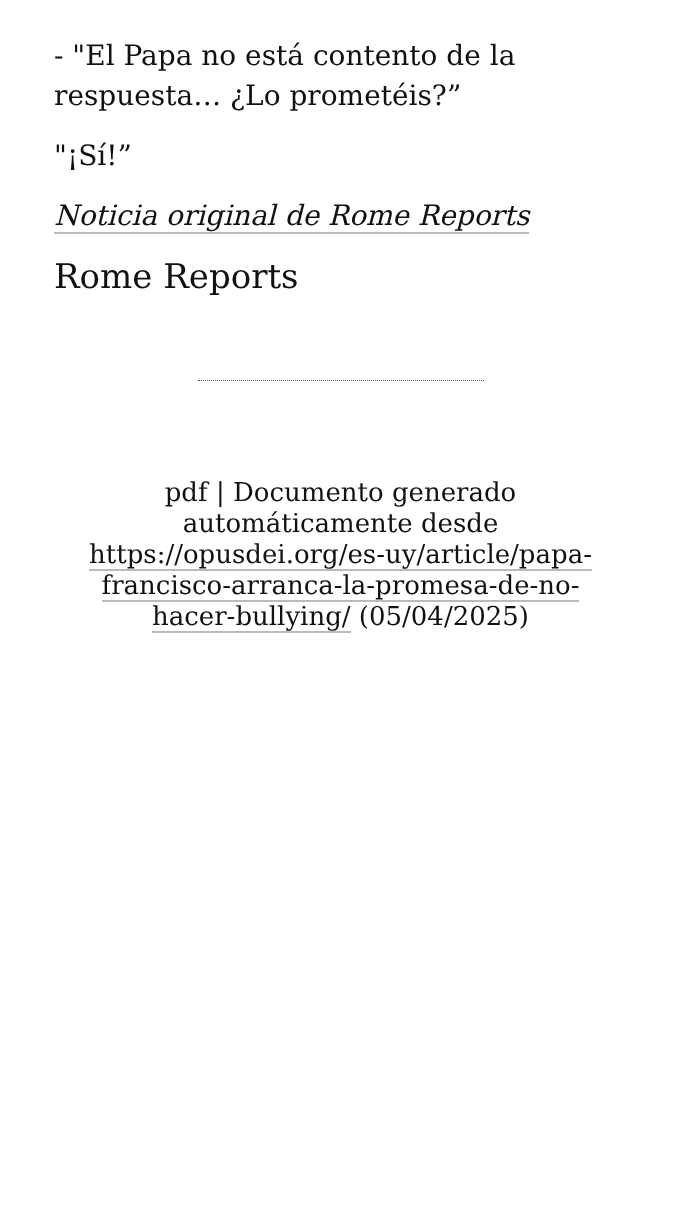- "El Papa no está contento de la respuesta… ¿Lo prometéis?”
"¡Sí!”
Noticia original de Rome Reports
Rome Reports
pdf | Documento generado automáticamente desde https://opusdei.org/es-uy/article/papa-francisco-arranca-la-promesa-de-no-hacer-bullying/ (05/04/2025)